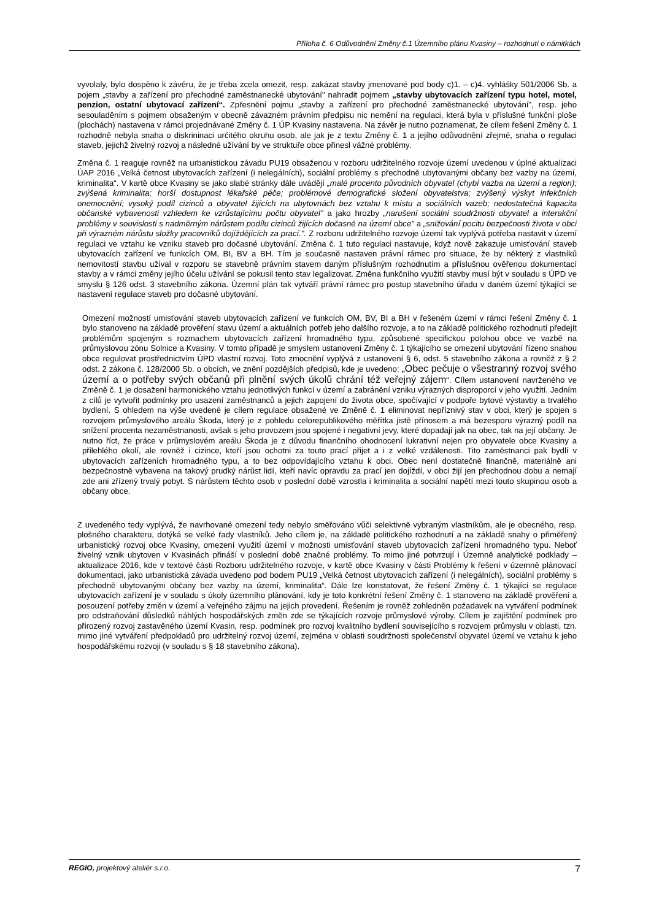Příloha č. 6 Odůvodnění Změny č.1 Územního plánu Kvasiny – rozhodnutí o námitkách
vyvolaly, bylo dospěno k závěru, že je třeba zcela omezit, resp. zakázat stavby jmenované pod body c)1. – c)4. vyhlášky 501/2006 Sb. a pojem „stavby a zařízení pro přechodné zaměstnanecké ubytování" nahradit pojmem „stavby ubytovacích zařízení typu hotel, motel, penzion, ostatní ubytovací zařízení“. Zpřesnění pojmu „stavby a zařízení pro přechodné zaměstnanecké ubytování", resp. jeho sesouladěním s pojmem obsaženým v obecně závazném právním předpisu nic nemění na regulaci, která byla v příslušné funkční ploše (plochách) nastavena v rámci projednávané Změny č. 1 ÚP Kvasiny nastavena. Na závěr je nutno poznamenat, že cílem řešení Změny č. 1 rozhodně nebyla snaha o diskrininaci určitého okruhu osob, ale jak je z textu Změny č. 1 a jejího odůvodnění zřejmé, snaha o regulaci staveb, jejichž živelný rozvoj a následné užívání by ve struktuře obce přinesl vážné problémy.
Změna č. 1 reaguje rovněž na urbanistickou závadu PU19 obsaženou v rozboru udržitelného rozvoje území uvedenou v úplné aktualizaci ÚAP 2016 „Velká četnost ubytovacích zařízení (i nelegálních), sociální problémy s přechodně ubytovanými občany bez vazby na území, kriminalita“. V kartě obce Kvasiny se jako slabé stránky dále uvádějí „malé procento původních obyvatel (chybí vazba na území a region); zvýšená kriminalita; horší dostupnost lékařské péče; problémové demografické složení obyvatelstva; zvýšený výskyt infekčních onemocnění; vysoký podíl cizinců a obyvatel žijících na ubytovnách bez vztahu k místu a sociálních vazeb; nedostatečná kapacita občanské vybavenosti vzhledem ke vzrůstajícímu počtu obyvatel" a jako hrozby „narušení sociální soudržnosti obyvatel a interakční problémy v souvislosti s nadměrným nárůstem podílu cizinců žijících dočasně na území obce" a „snižování pocitu bezpečnosti života v obci při výrazném nárůstu složky pracovníků dojíždějících za prací.". Z rozboru udržitelného rozvoje území tak vyplývá potřeba nastavit v území regulaci ve vztahu ke vzniku staveb pro dočasné ubytování. Změna č. 1 tuto regulaci nastavuje, když nově zakazuje umisťování staveb ubytovacích zařízení ve funkcích OM, BI, BV a BH. Tím je současně nastaven právní rámec pro situace, že by některý z vlastníků nemovitostí stavbu užíval v rozporu se stavebně právním stavem daným příslušným rozhodnutím a příslušnou ověřenou dokumentací stavby a v rámci změny jejího účelu užívání se pokusil tento stav legalizovat. Změna funkčního využití stavby musí být v souladu s ÚPD ve smyslu § 126 odst. 3 stavebního zákona. Územní plán tak vytváří právní rámec pro postup stavebního úřadu v daném území týkající se nastavení regulace staveb pro dočasné ubytování.
Omezení možností umisťování staveb ubytovacích zařízení ve funkcích OM, BV, BI a BH v řešeném území v rámci řešení Změny č. 1 bylo stanoveno na základě prověření stavu území a aktuálních potřeb jeho dalšího rozvoje, a to na základě politického rozhodnutí předejít problémům spojeným s rozmachem ubytovacích zařízení hromadného typu, způsobené specifickou polohou obce ve vazbě na průmyslovou zónu Solnice a Kvasiny. V tomto případě je smyslem ustanovení Změny č. 1 týkajícího se omezení ubytování řízeno snahou obce regulovat prostřednictvím ÚPD vlastní rozvoj. Toto zmocnění vyplývá z ustanovení § 6, odst. 5 stavebního zákona a rovněž z § 2 odst. 2 zákona č. 128/2000 Sb. o obcích, ve znění pozdějších předpisů, kde je uvedeno: „Obec pečuje o všestranný rozvoj svého území a o potřeby svých občanů při plnění svých úkolů chrání též veřejný zájem“. Cílem ustanovení navrženého ve Změně č. 1 je dosažení harmonického vztahu jednotlivých funkcí v území a zabránění vzniku výrazných disproporcí v jeho využití. Jedním z cílů je vytvořit podmínky pro usazení zaměstnanců a jejich zapojení do života obce, spočívající v podpoře bytové výstavby a trvalého bydlení. S ohledem na výše uvedené je cílem regulace obsažené ve Změně č. 1 eliminovat nepříznivý stav v obci, který je spojen s rozvojem průmyslového areálu Škoda, který je z pohledu celorepublikového měřítka jistě přínosem a má bezesporu výrazný podíl na snížení procenta nezaměstnanosti, avšak s jeho provozem jsou spojené i negativní jevy, které dopadají jak na obec, tak na její občany. Je nutno říct, že práce v průmyslovém areálu Škoda je z důvodu finančního ohodnocení lukrativní nejen pro obyvatele obce Kvasiny a přilehlého okolí, ale rovněž i cizince, kteří jsou ochotni za touto prací přijet a i z velké vzdálenosti. Tito zaměstnanci pak bydlí v ubytovacích zařízeních hromadného typu, a to bez odpovídajícího vztahu k obci. Obec není dostatečně finančně, materiálně ani bezpečnostně vybavena na takový prudký nárůst lidí, kteří navíc opravdu za prací jen dojíždí, v obci žijí jen přechodnou dobu a nemají zde ani zřízený trvalý pobyt. S nárůstem těchto osob v poslední době vzrostla i kriminalita a sociální napětí mezi touto skupinou osob a občany obce.
Z uvedeného tedy vyplývá, že navrhované omezení tedy nebylo směřováno vůči selektivně vybraným vlastníkům, ale je obecného, resp. plošného charakteru, dotýká se velké řady vlastníků. Jeho cílem je, na základě politického rozhodnutí a na základě snahy o přiměřený urbanistický rozvoj obce Kvasiny, omezení využití území v možnosti umisťování staveb ubytovacích zařízení hromadného typu. Neboť živelný vznik ubytoven v Kvasinách přináší v poslední době značné problémy. To mimo jiné potvrzují i Územně analytické podklady – aktualizace 2016, kde v textové části Rozboru udržitelného rozvoje, v kartě obce Kvasiny v části Problémy k řešení v územně plánovací dokumentaci, jako urbanistická závada uvedeno pod bodem PU19 „Velká četnost ubytovacích zařízení (i nelegálních), sociální problémy s přechodně ubytovanými občany bez vazby na území, kriminalita“. Dále lze konstatovat, že řešení Změny č. 1 týkající se regulace ubytovacích zařízení je v souladu s úkoly územního plánování, kdy je toto konkrétní řešení Změny č. 1 stanoveno na základě prověření a posouzení potřeby změn v území a veřejného zájmu na jejich provedení. Řešením je rovněž zohledněn požadavek na vytváření podmínek pro odstraňování důsledků náhlých hospodářských změn zde se týkajících rozvoje průmyslové výroby. Cílem je zajištění podmínek pro přirozený rozvoj zastavěného území Kvasin, resp. podmínek pro rozvoj kvalitního bydlení souvisejícího s rozvojem průmyslu v oblasti, tzn. mimo jiné vytváření předpokladů pro udržitelný rozvoj území, zejména v oblasti soudržnosti společenství obyvatel území ve vztahu k jeho hospodářskému rozvoji (v souladu s § 18 stavebního zákona).
REGIO, projektový ateliér s.r.o. 7